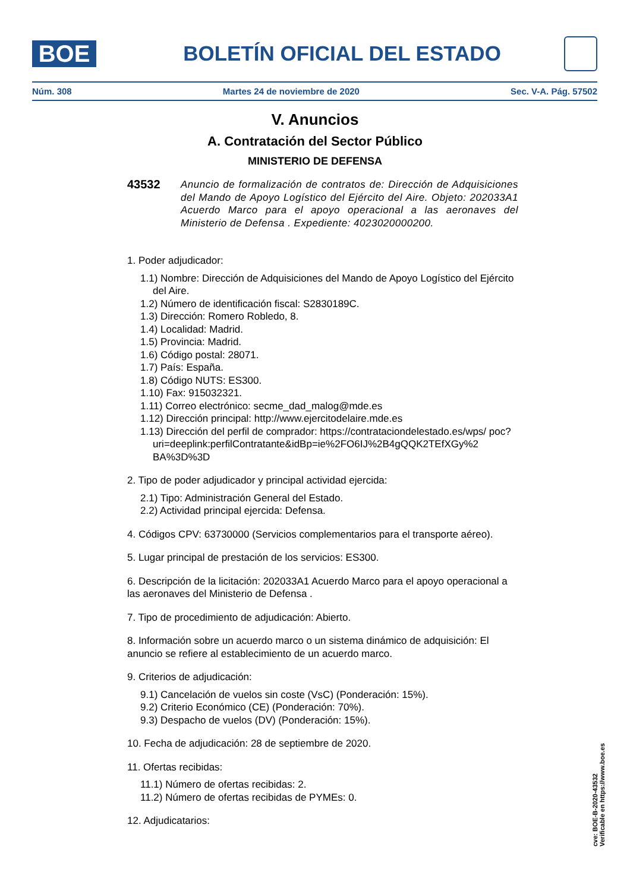BOE
BOLETÍN OFICIAL DEL ESTADO
Núm. 308 Martes 24 de noviembre de 2020 Sec. V-A. Pág. 57502
V. Anuncios
A. Contratación del Sector Público
MINISTERIO DE DEFENSA
43532
Anuncio de formalización de contratos de: Dirección de Adquisiciones del Mando de Apoyo Logístico del Ejército del Aire. Objeto: 202033A1 Acuerdo Marco para el apoyo operacional a las aeronaves del Ministerio de Defensa . Expediente: 4023020000200.
1. Poder adjudicador:
1.1) Nombre: Dirección de Adquisiciones del Mando de Apoyo Logístico del Ejército del Aire.
1.2) Número de identificación fiscal: S2830189C.
1.3) Dirección: Romero Robledo, 8.
1.4) Localidad: Madrid.
1.5) Provincia: Madrid.
1.6) Código postal: 28071.
1.7) País: España.
1.8) Código NUTS: ES300.
1.10) Fax: 915032321.
1.11) Correo electrónico: secme_dad_malog@mde.es
1.12) Dirección principal: http://www.ejercitodelaire.mde.es
1.13) Dirección del perfil de comprador: https://contrataciondelestado.es/wps/ poc?uri=deeplink:perfilContratante&idBp=ie%2FO6IJ%2B4gQQK2TEfXGy%2 BA%3D%3D
2. Tipo de poder adjudicador y principal actividad ejercida:
2.1) Tipo: Administración General del Estado.
2.2) Actividad principal ejercida: Defensa.
4. Códigos CPV: 63730000 (Servicios complementarios para el transporte aéreo).
5. Lugar principal de prestación de los servicios: ES300.
6. Descripción de la licitación: 202033A1 Acuerdo Marco para el apoyo operacional a las aeronaves del Ministerio de Defensa .
7. Tipo de procedimiento de adjudicación: Abierto.
8. Información sobre un acuerdo marco o un sistema dinámico de adquisición: El anuncio se refiere al establecimiento de un acuerdo marco.
9. Criterios de adjudicación:
9.1) Cancelación de vuelos sin coste (VsC) (Ponderación: 15%).
9.2) Criterio Económico (CE) (Ponderación: 70%).
9.3) Despacho de vuelos (DV) (Ponderación: 15%).
10. Fecha de adjudicación: 28 de septiembre de 2020.
11. Ofertas recibidas:
11.1) Número de ofertas recibidas: 2.
11.2) Número de ofertas recibidas de PYMEs: 0.
12. Adjudicatarios:
cve: BOE-B-2020-43532
Verificable en https://www.boe.es